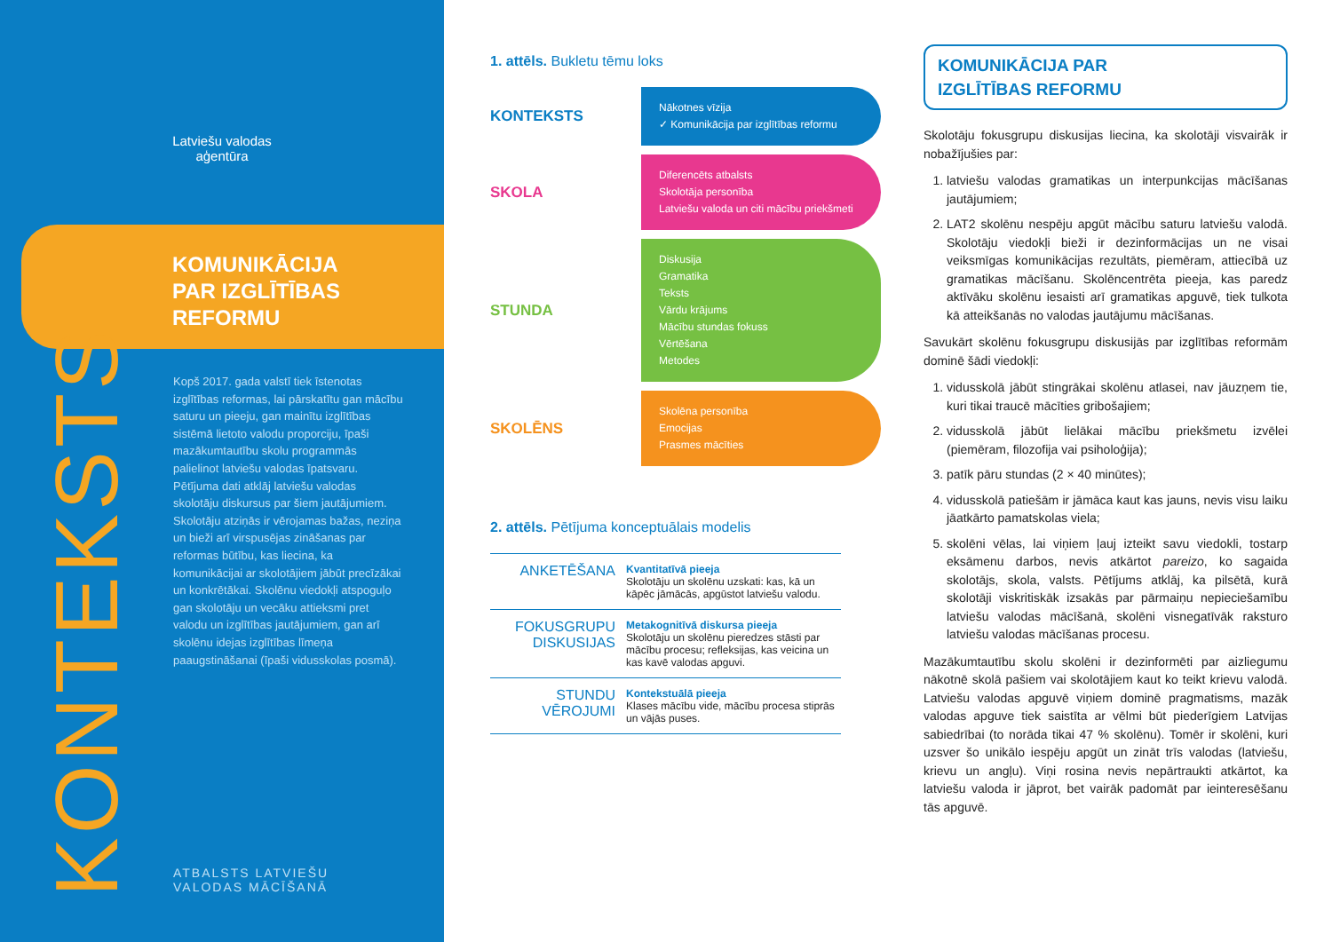Latviešu valodas
aģentūra
KOMUNIKĀCIJA
PAR IZGLĪTĪBAS
REFORMU
Kopš 2017. gada valstī tiek īstenotas izglītības reformas, lai pārskatītu gan mācību saturu un pieeju, gan mainītu izglītības sistēmā lietoto valodu proporciju, īpaši mazākumtautību skolu programmās palielinot latviešu valodas īpatsvaru. Pētījuma dati atklāj latviešu valodas skolotāju diskursus par šiem jautājumiem. Skolotāju atziņās ir vērojamas bažas, neziņa un bieži arī virspusējas zināšanas par reformas būtību, kas liecina, ka komunikācijai ar skolotājiem jābūt precīzākai un konkrētākai. Skolēnu viedokļi atspoguļo gan skolotāju un vecāku attieksmi pret valodu un izglītības jautājumiem, gan arī skolēnu idejas izglītības līmeņa paaugstināšanai (īpaši vidusskolas posmā).
KONTEKSTS
ATBALSTS LATVIEŠU
VALODAS MĀCĪŠANĀ
1. attēls. Bukletu tēmu loks
KONTEKSTS
Nākotnes vīzija
✓ Komunikācija par izglītības reformu
SKOLA
Diferencēts atbalsts
Skolotāja personība
Latviešu valoda un citi mācību priekšmeti
STUNDA
Diskusija
Gramatika
Teksts
Vārdu krājums
Mācību stundas fokuss
Vērtēšana
Metodes
SKOLĒNS
Skolēna personība
Emocijas
Prasmes mācīties
2. attēls. Pētījuma konceptuālais modelis
| ANKETĒŠANA | Kvantitatīvā pieeja Skolotāju un skolēnu uzskati: kas, kā un kāpēc jāmācās, apgūstot latviešu valodu. |
| FOKUSGRUPU DISKUSIJAS | Metakognitīvā diskursa pieeja Skolotāju un skolēnu pieredzes stāsti par mācību procesu; refleksijas, kas veicina un kas kavē valodas apguvi. |
| STUNDU VĒROJUMI | Kontekstuālā pieeja Klases mācību vide, mācību procesa stiprās un vājās puses. |
KOMUNIKĀCIJA PAR
IZGLĪTĪBAS REFORMU
Skolotāju fokusgrupu diskusijas liecina, ka skolotāji visvairāk ir nobažījušies par:
1. latviešu valodas gramatikas un interpunkcijas mācīšanas jautājumiem;
2. LAT2 skolēnu nespēju apgūt mācību saturu latviešu valodā. Skolotāju viedokļi bieži ir dezinformācijas un ne visai veiksmīgas komunikācijas rezultāts, piemēram, attiecībā uz gramatikas mācīšanu. Skolēncentrēta pieeja, kas paredz aktīvāku skolēnu iesaisti arī gramatikas apguvē, tiek tulkota kā atteikšanās no valodas jautājumu mācīšanas.
Savukārt skolēnu fokusgrupu diskusijās par izglītības reformām dominē šādi viedokļi:
1. vidusskolā jābūt stingrākai skolēnu atlasei, nav jāuzņem tie, kuri tikai traucē mācīties gribošajiem;
2. vidusskolā jābūt lielākai mācību priekšmetu izvēlei (piemēram, filozofija vai psiholoģija);
3. patīk pāru stundas (2 × 40 minūtes);
4. vidusskolā patiešām ir jāmāca kaut kas jauns, nevis visu laiku jāatkārto pamatskolas viela;
5. skolēni vēlas, lai viņiem ļauj izteikt savu viedokli, tostarp eksāmenu darbos, nevis atkārtot pareizo, ko sagaida skolotājs, skola, valsts. Pētījums atklāj, ka pilsētā, kurā skolotāji viskritiskāk izsakās par pārmaiņu nepieciešamību latviešu valodas mācīšanā, skolēni visnegatīvāk raksturo latviešu valodas mācīšanas procesu.
Mazākumtautību skolu skolēni ir dezinformēti par aizliegumu nākotnē skolā pašiem vai skolotājiem kaut ko teikt krievu valodā. Latviešu valodas apguvē viņiem dominē pragmatisms, mazāk valodas apguve tiek saistīta ar vēlmi būt piederīgiem Latvijas sabiedrībai (to norāda tikai 47 % skolēnu). Tomēr ir skolēni, kuri uzsver šo unikālo iespēju apgūt un zināt trīs valodas (latviešu, krievu un angļu). Viņi rosina nevis nepārtraukti atkārtot, ka latviešu valoda ir jāprot, bet vairāk padomāt par ieinteresēšanu tās apguvē.